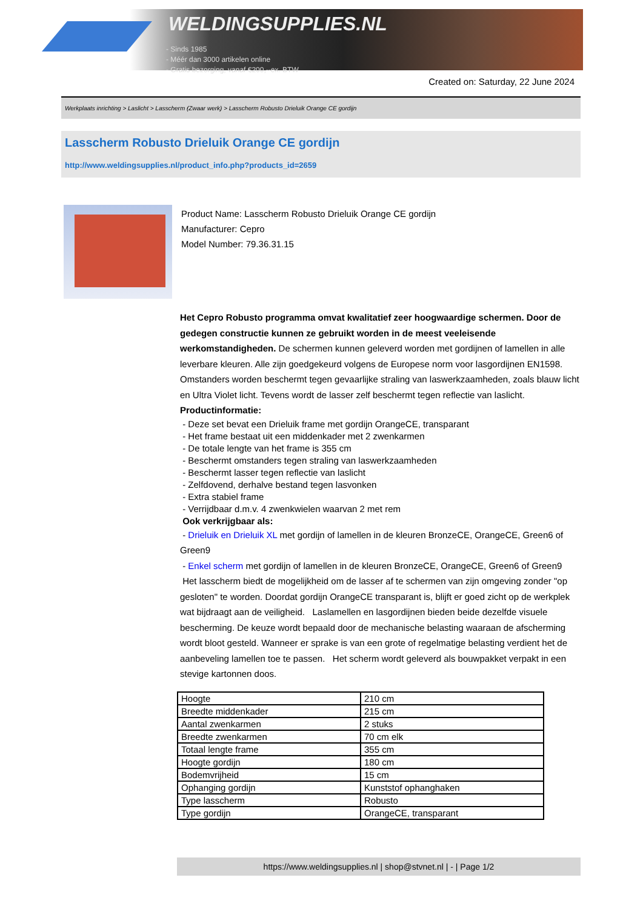WELDINGSUPPLIES.NL
- Sinds 1985
- Méér dan 3000 artikelen online
- Gratis bezorging, vanaf €200,--ex. BTW
Created on: Saturday, 22 June 2024
Werkplaats inrichting > Laslicht > Lasscherm (Zwaar werk) > Lasscherm Robusto Drieluik Orange CE gordijn
Lasscherm Robusto Drieluik Orange CE gordijn
http://www.weldingsupplies.nl/product_info.php?products_id=2659
Product Name: Lasscherm Robusto Drieluik Orange CE gordijn
Manufacturer: Cepro
Model Number: 79.36.31.15
Het Cepro Robusto programma omvat kwalitatief zeer hoogwaardige schermen. Door de gedegen constructie kunnen ze gebruikt worden in de meest veeleisende werkomstandigheden. De schermen kunnen geleverd worden met gordijnen of lamellen in alle leverbare kleuren. Alle zijn goedgekeurd volgens de Europese norm voor lasgordijnen EN1598. Omstanders worden beschermt tegen gevaarlijke straling van laswerkzaamheden, zoals blauw licht en Ultra Violet licht. Tevens wordt de lasser zelf beschermt tegen reflectie van laslicht. Productinformatie:
- Deze set bevat een Drieluik frame met gordijn OrangeCE, transparant
- Het frame bestaat uit een middenkader met 2 zwenkarmen
- De totale lengte van het frame is 355 cm
- Beschermt omstanders tegen straling van laswerkzaamheden
- Beschermt lasser tegen reflectie van laslicht
- Zelfdovend, derhalve bestand tegen lasvonken
- Extra stabiel frame
- Verrijdbaar d.m.v. 4 zwenkwielen waarvan 2 met rem
Ook verkrijgbaar als:
- Drieluik en Drieluik XL met gordijn of lamellen in de kleuren BronzeCE, OrangeCE, Green6 of Green9
- Enkel scherm met gordijn of lamellen in de kleuren BronzeCE, OrangeCE, Green6 of Green9
Het lasscherm biedt de mogelijkheid om de lasser af te schermen van zijn omgeving zonder "op gesloten" te worden. Doordat gordijn OrangeCE transparant is, blijft er goed zicht op de werkplek wat bijdraagt aan de veiligheid. Laslamellen en lasgordijnen bieden beide dezelfde visuele bescherming. De keuze wordt bepaald door de mechanische belasting waaraan de afscherming wordt bloot gesteld. Wanneer er sprake is van een grote of regelmatige belasting verdient het de aanbeveling lamellen toe te passen. Het scherm wordt geleverd als bouwpakket verpakt in een stevige kartonnen doos.
| Hoogte | 210 cm |
| Breedte middenkader | 215 cm |
| Aantal zwenkarmen | 2 stuks |
| Breedte zwenkarmen | 70 cm elk |
| Totaal lengte frame | 355 cm |
| Hoogte gordijn | 180 cm |
| Bodemvrijheid | 15 cm |
| Ophanging gordijn | Kunststof ophanghaken |
| Type lasscherm | Robusto |
| Type gordijn | OrangeCE, transparant |
https://www.weldingsupplies.nl | shop@stvnet.nl | - | Page 1/2